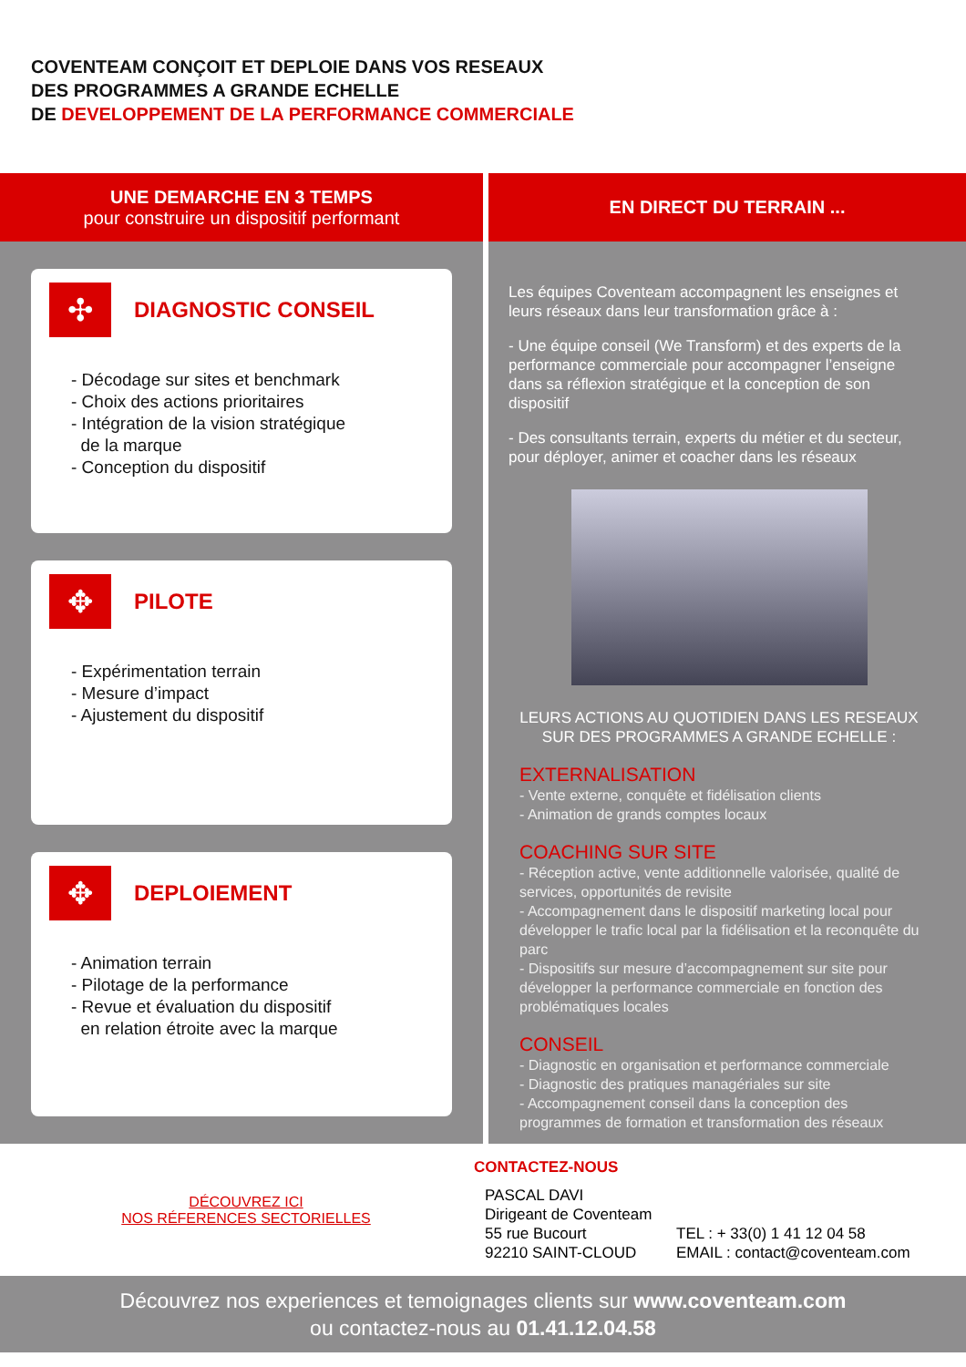COVENTEAM CONÇOIT ET DEPLOIE DANS VOS RESEAUX
DES PROGRAMMES A GRANDE ECHELLE
DE DEVELOPPEMENT DE LA PERFORMANCE COMMERCIALE
UNE DEMARCHE EN 3 TEMPS
pour construire un dispositif performant
✣
DIAGNOSTIC CONSEIL
- Décodage sur sites et benchmark
- Choix des actions prioritaires
- Intégration de la vision stratégique
de la marque
- Conception du dispositif
✥
PILOTE
- Expérimentation terrain
- Mesure d’impact
- Ajustement du dispositif
✥
DEPLOIEMENT
- Animation terrain
- Pilotage de la performance
- Revue et évaluation du dispositif
en relation étroite avec la marque
EN DIRECT DU TERRAIN ...
Les équipes Coventeam accompagnent les enseignes et leurs réseaux dans leur transformation grâce à :
- Une équipe conseil (We Transform) et des experts de la performance commerciale pour accompagner l’enseigne dans sa réflexion stratégique et la conception de son dispositif
- Des consultants terrain, experts du métier et du secteur, pour déployer, animer et coacher dans les réseaux
LEURS ACTIONS AU QUOTIDIEN DANS LES RESEAUX
SUR DES PROGRAMMES A GRANDE ECHELLE :
EXTERNALISATION
- Vente externe, conquête et fidélisation clients
- Animation de grands comptes locaux
COACHING SUR SITE
- Réception active, vente additionnelle valorisée, qualité de services, opportunités de revisite
- Accompagnement dans le dispositif marketing local pour développer le trafic local par la fidélisation et la reconquête du parc
- Dispositifs sur mesure d’accompagnement sur site pour développer la performance commerciale en fonction des problématiques locales
CONSEIL
- Diagnostic en organisation et performance commerciale
- Diagnostic des pratiques managériales sur site
- Accompagnement conseil dans la conception des programmes de formation et transformation des réseaux
DÉCOUVREZ ICI
NOS RÉFERENCES SECTORIELLES
CONTACTEZ-NOUS
PASCAL DAVI
Dirigeant de Coventeam
55 rue Bucourt
92210 SAINT-CLOUD
TEL : + 33(0) 1 41 12 04 58
EMAIL : contact@coventeam.com
Découvrez nos experiences et temoignages clients sur www.coventeam.com
ou contactez-nous au 01.41.12.04.58